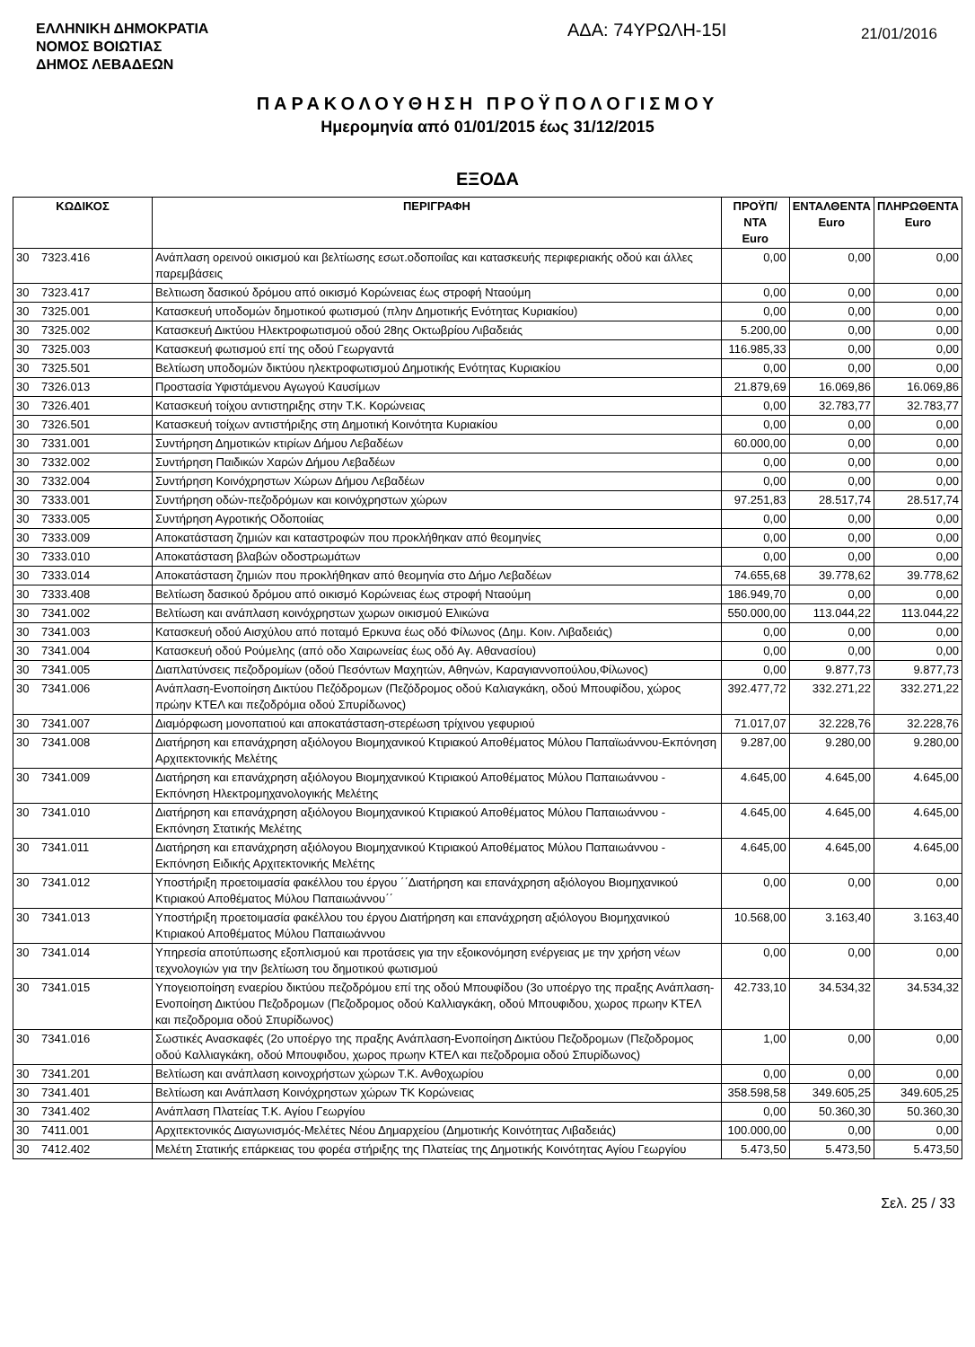ΕΛΛΗΝΙΚΗ ΔΗΜΟΚΡΑΤΙΑ
ΝΟΜΟΣ ΒΟΙΩΤΙΑΣ
ΔΗΜΟΣ ΛΕΒΑΔΕΩΝ
ΑΔΑ: 74ΥΡΩΛΗ-15Ι
21/01/2016
ΠΑΡΑΚΟΛΟΥΘΗΣΗ ΠΡΟΫΠΟΛΟΓΙΣΜΟΥ
Ημερομηνία από 01/01/2015 έως 31/12/2015
ΕΞΟΔΑ
| ΚΩΔΙΚΟΣ | | ΠΕΡΙΓΡΑΦΗ | ΠΡΟΫΠ/ΝΤΑ Euro | ΕΝΤΑΛΘΕΝΤΑ Euro | ΠΛΗΡΩΘΕΝΤΑ Euro |
| --- | --- | --- | --- | --- | --- |
| 30 | 7323.416 | Ανάπλαση ορεινού οικισμού και βελτίωσης εσωτ.οδοποιΐας και κατασκευής περιφεριακής οδού και άλλες παρεμβάσεις | 0,00 | 0,00 | 0,00 |
| 30 | 7323.417 | Βελτιωση δασικού δρόμου από οικισμό Κορώνειας έως στροφή Νταούμη | 0,00 | 0,00 | 0,00 |
| 30 | 7325.001 | Κατασκευή υποδομών δημοτικού φωτισμού (πλην Δημοτικής Ενότητας Κυριακίου) | 0,00 | 0,00 | 0,00 |
| 30 | 7325.002 | Κατασκευή Δικτύου Ηλεκτροφωτισμού οδού 28ης Οκτωβρίου Λιβαδειάς | 5.200,00 | 0,00 | 0,00 |
| 30 | 7325.003 | Κατασκευή φωτισμού επί της οδού Γεωργαντά | 116.985,33 | 0,00 | 0,00 |
| 30 | 7325.501 | Βελτίωση υποδομών δικτύου ηλεκτροφωτισμού Δημοτικής Ενότητας Κυριακίου | 0,00 | 0,00 | 0,00 |
| 30 | 7326.013 | Προστασία Υφιστάμενου Αγωγού Καυσίμων | 21.879,69 | 16.069,86 | 16.069,86 |
| 30 | 7326.401 | Κατασκευή τοίχου αντιστηριξης στην Τ.Κ. Κορώνειας | 0,00 | 32.783,77 | 32.783,77 |
| 30 | 7326.501 | Κατασκευή τοίχων αντιστήριξης στη Δημοτική Κοινότητα Κυριακίου | 0,00 | 0,00 | 0,00 |
| 30 | 7331.001 | Συντήρηση Δημοτικών κτιρίων Δήμου Λεβαδέων | 60.000,00 | 0,00 | 0,00 |
| 30 | 7332.002 | Συντήρηση Παιδικών Χαρών Δήμου Λεβαδέων | 0,00 | 0,00 | 0,00 |
| 30 | 7332.004 | Συντήρηση Κοινόχρηστων Χώρων Δήμου Λεβαδέων | 0,00 | 0,00 | 0,00 |
| 30 | 7333.001 | Συντήρηση οδών-πεζοδρόμων και κοινόχρηστων χώρων | 97.251,83 | 28.517,74 | 28.517,74 |
| 30 | 7333.005 | Συντήρηση Αγροτικής Οδοποιίας | 0,00 | 0,00 | 0,00 |
| 30 | 7333.009 | Αποκατάσταση ζημιών και καταστροφών που προκλήθηκαν από θεομηνίες | 0,00 | 0,00 | 0,00 |
| 30 | 7333.010 | Αποκατάσταση βλαβών οδοστρωμάτων | 0,00 | 0,00 | 0,00 |
| 30 | 7333.014 | Αποκατάσταση ζημιών που προκλήθηκαν από θεομηνία στο Δήμο Λεβαδέων | 74.655,68 | 39.778,62 | 39.778,62 |
| 30 | 7333.408 | Βελτίωση δασικού δρόμου από οικισμό Κορώνειας έως στροφή Νταούμη | 186.949,70 | 0,00 | 0,00 |
| 30 | 7341.002 | Βελτίωση και ανάπλαση κοινόχρηστων χωρων οικισμού Ελικώνα | 550.000,00 | 113.044,22 | 113.044,22 |
| 30 | 7341.003 | Κατασκευή οδού Αισχύλου από ποταμό Ερκυνα έως οδό Φίλωνος (Δημ. Κοιν. Λιβαδειάς) | 0,00 | 0,00 | 0,00 |
| 30 | 7341.004 | Κατασκευή οδού Ρούμελης (από οδο Χαιρωνείας έως οδό Αγ. Αθανασίου) | 0,00 | 0,00 | 0,00 |
| 30 | 7341.005 | Διαπλατύνσεις πεζοδρομίων (οδού Πεσόντων Μαχητών, Αθηνών, Καραγιαννοπούλου,Φίλωνος) | 0,00 | 9.877,73 | 9.877,73 |
| 30 | 7341.006 | Ανάπλαση-Ενοποίηση Δικτύου Πεζόδρομων (Πεζόδρομος οδού Καλιαγκάκη, οδού Μπουφίδου, χώρος πρώην ΚΤΕΛ και πεζοδρόμια οδού Σπυρίδωνος) | 392.477,72 | 332.271,22 | 332.271,22 |
| 30 | 7341.007 | Διαμόρφωση μονοπατιού και αποκατάσταση-στερέωση τρίχινου γεφυριού | 71.017,07 | 32.228,76 | 32.228,76 |
| 30 | 7341.008 | Διατήρηση και επανάχρηση αξιόλογου Βιομηχανικού Κτιριακού Αποθέματος Μύλου Παπαϊωάννου-Εκπόνηση Αρχιτεκτονικής Μελέτης | 9.287,00 | 9.280,00 | 9.280,00 |
| 30 | 7341.009 | Διατήρηση και επανάχρηση αξιόλογου Βιομηχανικού Κτιριακού Αποθέματος Μύλου Παπαιωάννου - Εκπόνηση Ηλεκτρομηχανολογικής Μελέτης | 4.645,00 | 4.645,00 | 4.645,00 |
| 30 | 7341.010 | Διατήρηση και επανάχρηση αξιόλογου Βιομηχανικού Κτιριακού Αποθέματος Μύλου Παπαιωάννου - Εκπόνηση Στατικής Μελέτης | 4.645,00 | 4.645,00 | 4.645,00 |
| 30 | 7341.011 | Διατήρηση και επανάχρηση αξιόλογου Βιομηχανικού Κτιριακού Αποθέματος Μύλου Παπαιωάννου - Εκπόνηση Ειδικής Αρχιτεκτονικής Μελέτης | 4.645,00 | 4.645,00 | 4.645,00 |
| 30 | 7341.012 | Υποστήριξη προετοιμασία φακέλλου του έργου ΄΄Διατήρηση και επανάχρηση αξιόλογου Βιομηχανικού Κτιριακού Αποθέματος Μύλου Παπαιωάννου΄΄ | 0,00 | 0,00 | 0,00 |
| 30 | 7341.013 | Υποστήριξη προετοιμασία φακέλλου του έργου Διατήρηση και επανάχρηση αξιόλογου Βιομηχανικού Κτιριακού Αποθέματος Μύλου Παπαιωάννου | 10.568,00 | 3.163,40 | 3.163,40 |
| 30 | 7341.014 | Υπηρεσία αποτύπωσης εξοπλισμού και προτάσεις για την εξοικονόμηση ενέργειας με την χρήση νέων τεχνολογιών για την βελτίωση του δημοτικού φωτισμού | 0,00 | 0,00 | 0,00 |
| 30 | 7341.015 | Υπογειοποίηση εναερίου δικτύου πεζοδρόμου επί της οδού Μπουφίδου (3ο υποέργο της πραξης Ανάπλαση-Ενοποίηση Δικτύου Πεζοδρομων (Πεζοδρομος οδού Καλλιαγκάκη, οδού Μπουφιδου, χωρος πρωην ΚΤΕΛ και πεζοδρομια οδού Σπυρίδωνος) | 42.733,10 | 34.534,32 | 34.534,32 |
| 30 | 7341.016 | Σωστικές Ανασκαφές (2ο υποέργο της πραξης Ανάπλαση-Ενοποίηση Δικτύου Πεζοδρομων (Πεζοδρομος οδού Καλλιαγκάκη, οδού Μπουφιδου, χωρος πρωην ΚΤΕΛ και πεζοδρομια οδού Σπυρίδωνος) | 1,00 | 0,00 | 0,00 |
| 30 | 7341.201 | Βελτίωση και ανάπλαση κοινοχρήστων χώρων Τ.Κ. Ανθοχωρίου | 0,00 | 0,00 | 0,00 |
| 30 | 7341.401 | Βελτίωση και Ανάπλαση Κοινόχρηστων χώρων ΤΚ Κορώνειας | 358.598,58 | 349.605,25 | 349.605,25 |
| 30 | 7341.402 | Ανάπλαση Πλατείας Τ.Κ. Αγίου Γεωργίου | 0,00 | 50.360,30 | 50.360,30 |
| 30 | 7411.001 | Αρχιτεκτονικός Διαγωνισμός-Μελέτες Νέου Δημαρχείου (Δημοτικής Κοινότητας Λιβαδειάς) | 100.000,00 | 0,00 | 0,00 |
| 30 | 7412.402 | Μελέτη Στατικής επάρκειας του φορέα στήριξης της Πλατείας της Δημοτικής Κοινότητας Αγίου Γεωργίου | 5.473,50 | 5.473,50 | 5.473,50 |
Σελ. 25 / 33